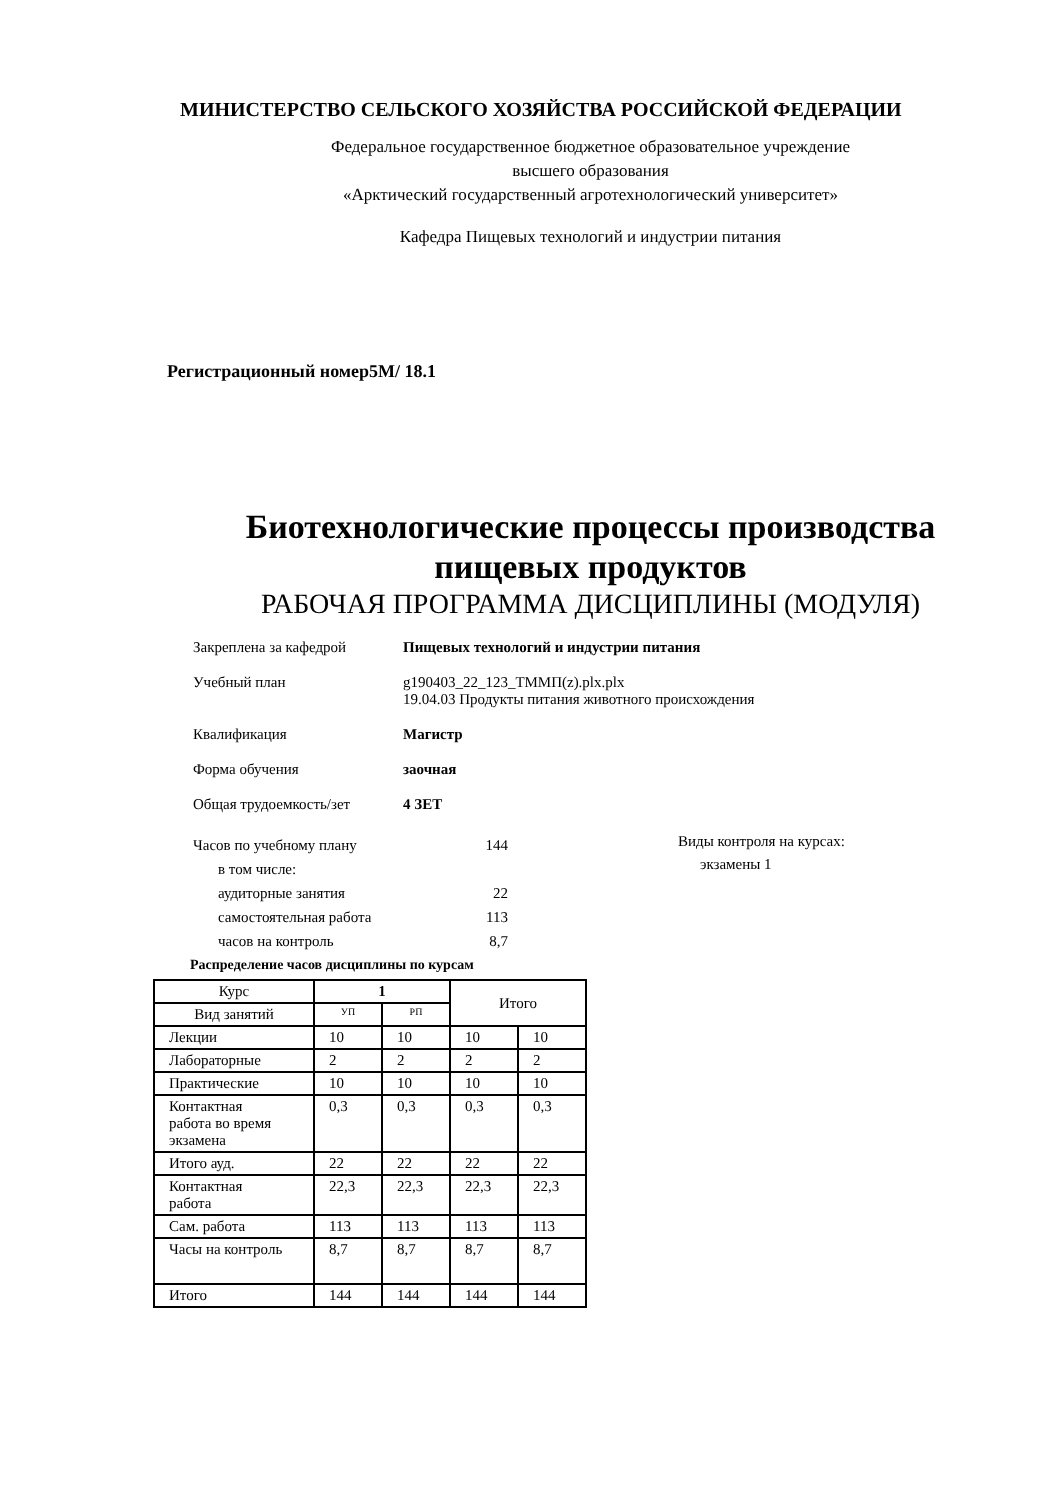МИНИСТЕРСТВО СЕЛЬСКОГО ХОЗЯЙСТВА РОССИЙСКОЙ ФЕДЕРАЦИИ
Федеральное государственное бюджетное образовательное учреждение
высшего образования
«Арктический государственный агротехнологический университет»
Кафедра Пищевых технологий и индустрии питания
Регистрационный номер5М/ 18.1
Биотехнологические процессы производства
пищевых продуктов
РАБОЧАЯ ПРОГРАММА ДИСЦИПЛИНЫ (МОДУЛЯ)
Закреплена за кафедрой Пищевых технологий и индустрии питания
Учебный план g190403_22_123_ТММП(z).plx.plx
19.04.03 Продукты питания животного происхождения
Квалификация Магистр
Форма обучения заочная
Общая трудоемкость/зет 4 ЗЕТ
| Часов по учебному плану | 144 |
| в том числе: | |
| аудиторные занятия | 22 |
| самостоятельная работа | 113 |
| часов на контроль | 8,7 |
Виды контроля на курсах:
экзамены 1
Распределение часов дисциплины по курсам
| Курс | 1 | | Итого | |
| --- | --- | --- | --- | --- |
| Вид занятий | УП | РП | | |
| Лекции | 10 | 10 | 10 | 10 |
| Лабораторные | 2 | 2 | 2 | 2 |
| Практические | 10 | 10 | 10 | 10 |
| Контактная работа во время экзамена | 0,3 | 0,3 | 0,3 | 0,3 |
| Итого ауд. | 22 | 22 | 22 | 22 |
| Контактная работа | 22,3 | 22,3 | 22,3 | 22,3 |
| Сам. работа | 113 | 113 | 113 | 113 |
| Часы на контроль | 8,7 | 8,7 | 8,7 | 8,7 |
| Итого | 144 | 144 | 144 | 144 |